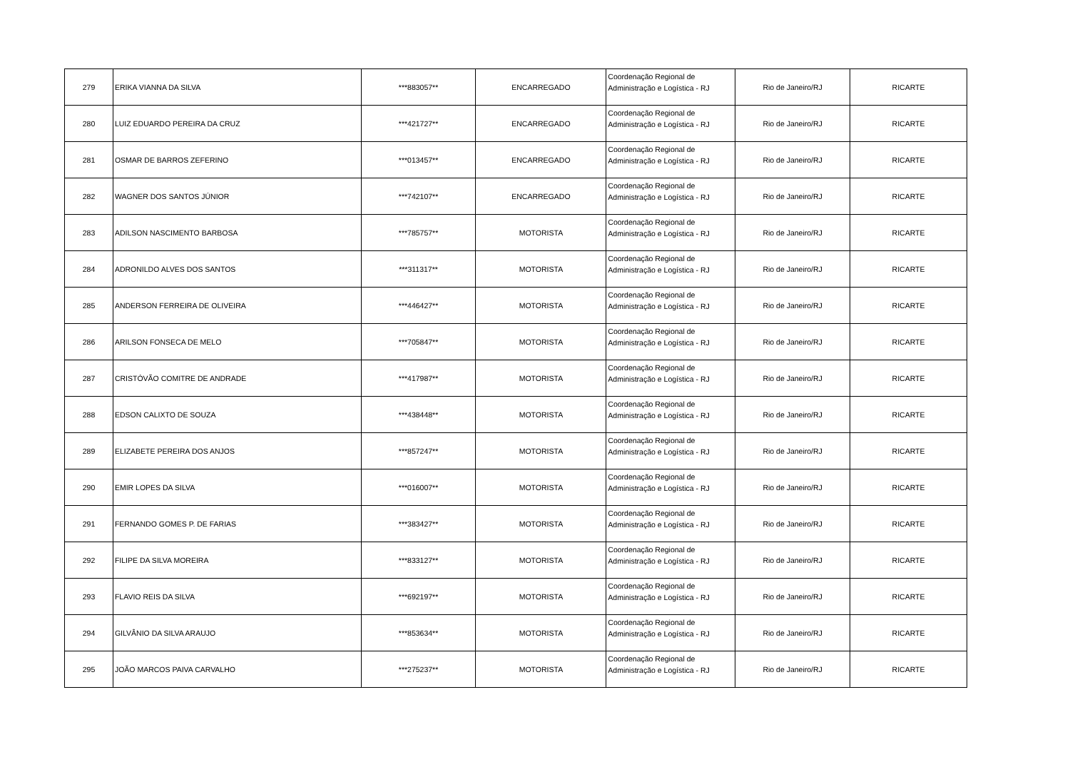| 279 | ERIKA VIANNA DA SILVA | ***883057** | ENCARREGADO | Coordenação Regional de Administração e Logística - RJ | Rio de Janeiro/RJ | RICARTE |
| 280 | LUIZ EDUARDO PEREIRA DA CRUZ | ***421727** | ENCARREGADO | Coordenação Regional de Administração e Logística - RJ | Rio de Janeiro/RJ | RICARTE |
| 281 | OSMAR DE BARROS ZEFERINO | ***013457** | ENCARREGADO | Coordenação Regional de Administração e Logística - RJ | Rio de Janeiro/RJ | RICARTE |
| 282 | WAGNER DOS SANTOS JÚNIOR | ***742107** | ENCARREGADO | Coordenação Regional de Administração e Logística - RJ | Rio de Janeiro/RJ | RICARTE |
| 283 | ADILSON NASCIMENTO BARBOSA | ***785757** | MOTORISTA | Coordenação Regional de Administração e Logística - RJ | Rio de Janeiro/RJ | RICARTE |
| 284 | ADRONILDO ALVES DOS SANTOS | ***311317** | MOTORISTA | Coordenação Regional de Administração e Logística - RJ | Rio de Janeiro/RJ | RICARTE |
| 285 | ANDERSON FERREIRA DE OLIVEIRA | ***446427** | MOTORISTA | Coordenação Regional de Administração e Logística - RJ | Rio de Janeiro/RJ | RICARTE |
| 286 | ARILSON FONSECA DE MELO | ***705847** | MOTORISTA | Coordenação Regional de Administração e Logística - RJ | Rio de Janeiro/RJ | RICARTE |
| 287 | CRISTÓVÃO COMITRE DE ANDRADE | ***417987** | MOTORISTA | Coordenação Regional de Administração e Logística - RJ | Rio de Janeiro/RJ | RICARTE |
| 288 | EDSON CALIXTO DE SOUZA | ***438448** | MOTORISTA | Coordenação Regional de Administração e Logística - RJ | Rio de Janeiro/RJ | RICARTE |
| 289 | ELIZABETE PEREIRA DOS ANJOS | ***857247** | MOTORISTA | Coordenação Regional de Administração e Logística - RJ | Rio de Janeiro/RJ | RICARTE |
| 290 | EMIR LOPES DA SILVA | ***016007** | MOTORISTA | Coordenação Regional de Administração e Logística - RJ | Rio de Janeiro/RJ | RICARTE |
| 291 | FERNANDO GOMES P. DE FARIAS | ***383427** | MOTORISTA | Coordenação Regional de Administração e Logística - RJ | Rio de Janeiro/RJ | RICARTE |
| 292 | FILIPE DA SILVA MOREIRA | ***833127** | MOTORISTA | Coordenação Regional de Administração e Logística - RJ | Rio de Janeiro/RJ | RICARTE |
| 293 | FLAVIO REIS DA SILVA | ***692197** | MOTORISTA | Coordenação Regional de Administração e Logística - RJ | Rio de Janeiro/RJ | RICARTE |
| 294 | GILVÂNIO DA SILVA ARAUJO | ***853634** | MOTORISTA | Coordenação Regional de Administração e Logística - RJ | Rio de Janeiro/RJ | RICARTE |
| 295 | JOÃO MARCOS PAIVA CARVALHO | ***275237** | MOTORISTA | Coordenação Regional de Administração e Logística - RJ | Rio de Janeiro/RJ | RICARTE |